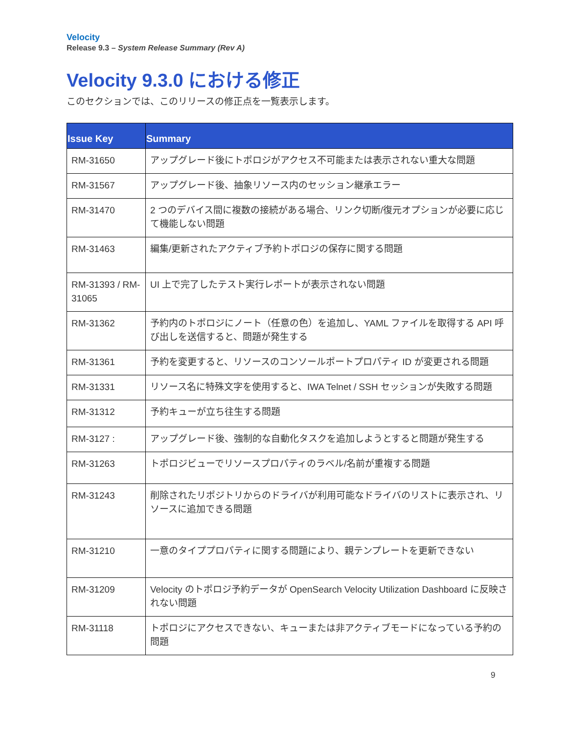Velocity
Release 9.3 – System Release Summary (Rev A)
Velocity 9.3.0 における修正
このセクションでは、このリリースの修正点を一覧表示します。
| Issue Key | Summary |
| --- | --- |
| RM-31650 | アップグレード後にトポロジがアクセス不可能または表示されない重大な問題 |
| RM-31567 | アップグレード後、抽象リソース内のセッション継承エラー |
| RM-31470 | 2 つのデバイス間に複数の接続がある場合、リンク切断/復元オプションが必要に応じて機能しない問題 |
| RM-31463 | 編集/更新されたアクティブ予約トポロジの保存に関する問題 |
| RM-31393 / RM-31065 | UI 上で完了したテスト実行レポートが表示されない問題 |
| RM-31362 | 予約内のトポロジにノート（任意の色）を追加し、YAML ファイルを取得する API 呼び出しを送信すると、問題が発生する |
| RM-31361 | 予約を変更すると、リソースのコンソールポートプロパティ ID が変更される問題 |
| RM-31331 | リソース名に特殊文字を使用すると、IWA Telnet / SSH セッションが失敗する問題 |
| RM-31312 | 予約キューが立ち往生する問題 |
| RM-3127 : | アップグレード後、強制的な自動化タスクを追加しようとすると問題が発生する |
| RM-31263 | トポロジビューでリソースプロパティのラベル/名前が重複する問題 |
| RM-31243 | 削除されたリポジトリからのドライバが利用可能なドライバのリストに表示され、リソースに追加できる問題 |
| RM-31210 | 一意のタイププロパティに関する問題により、親テンプレートを更新できない |
| RM-31209 | Velocity のトポロジ予約データが OpenSearch Velocity Utilization Dashboard に反映されない問題 |
| RM-31118 | トポロジにアクセスできない、キューまたは非アクティブモードになっている予約の問題 |
9